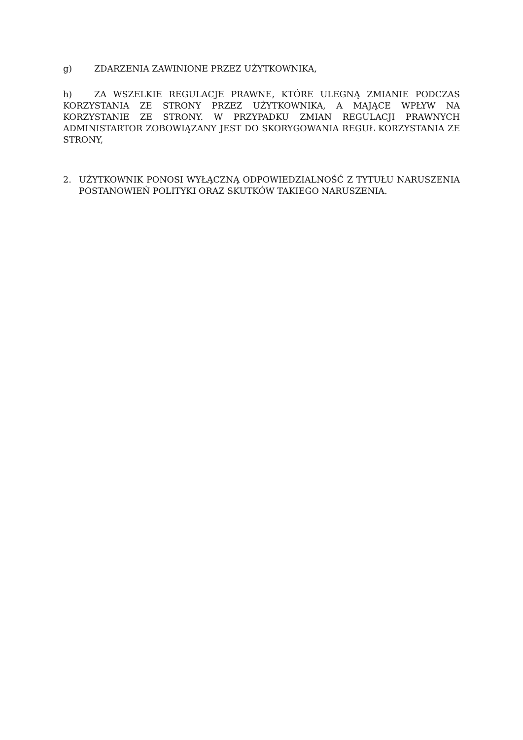g) ZDARZENIA ZAWINIONE PRZEZ UŻYTKOWNIKA,
h) ZA WSZELKIE REGULACJE PRAWNE, KTÓRE ULEGNĄ ZMIANIE PODCZAS KORZYSTANIA ZE STRONY PRZEZ UŻYTKOWNIKA, A MAJĄCE WPŁYW NA KORZYSTANIE ZE STRONY. W PRZYPADKU ZMIAN REGULACJI PRAWNYCH ADMINISTARTOR ZOBOWIĄZANY JEST DO SKORYGOWANIA REGUŁ KORZYSTANIA ZE STRONY,
2. UŻYTKOWNIK PONOSI WYŁĄCZNĄ ODPOWIEDZIALNOŚĆ Z TYTUŁU NARUSZENIA POSTANOWIEŃ POLITYKI ORAZ SKUTKÓW TAKIEGO NARUSZENIA.